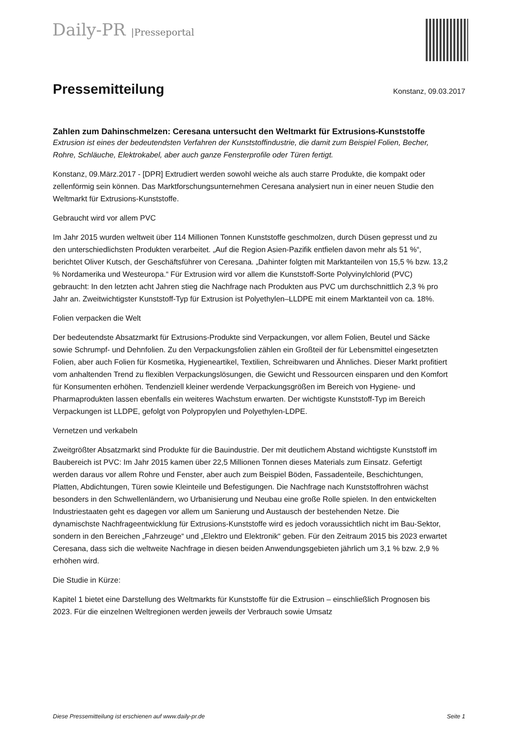Daily-PR |Presseportal
Pressemitteilung
Konstanz, 09.03.2017
Zahlen zum Dahinschmelzen: Ceresana untersucht den Weltmarkt für Extrusions-Kunststoffe
Extrusion ist eines der bedeutendsten Verfahren der Kunststoffindustrie, die damit zum Beispiel Folien, Becher, Rohre, Schläuche, Elektrokabel, aber auch ganze Fensterprofile oder Türen fertigt.
Konstanz, 09.März.2017 - [DPR] Extrudiert werden sowohl weiche als auch starre Produkte, die kompakt oder zellenförmig sein können. Das Marktforschungsunternehmen Ceresana analysiert nun in einer neuen Studie den Weltmarkt für Extrusions-Kunststoffe.
Gebraucht wird vor allem PVC
Im Jahr 2015 wurden weltweit über 114 Millionen Tonnen Kunststoffe geschmolzen, durch Düsen gepresst und zu den unterschiedlichsten Produkten verarbeitet. „Auf die Region Asien-Pazifik entfielen davon mehr als 51 %“, berichtet Oliver Kutsch, der Geschäftsführer von Ceresana. „Dahinter folgten mit Marktanteilen von 15,5 % bzw. 13,2 % Nordamerika und Westeuropa.“ Für Extrusion wird vor allem die Kunststoff-Sorte Polyvinylchlorid (PVC) gebraucht: In den letzten acht Jahren stieg die Nachfrage nach Produkten aus PVC um durchschnittlich 2,3 % pro Jahr an. Zweitwichtigster Kunststoff-Typ für Extrusion ist Polyethylen–LLDPE mit einem Marktanteil von ca. 18%.
Folien verpacken die Welt
Der bedeutendste Absatzmarkt für Extrusions-Produkte sind Verpackungen, vor allem Folien, Beutel und Säcke sowie Schrumpf- und Dehnfolien. Zu den Verpackungsfolien zählen ein Großteil der für Lebensmittel eingesetzten Folien, aber auch Folien für Kosmetika, Hygieneartikel, Textilien, Schreibwaren und Ähnliches. Dieser Markt profitiert vom anhaltenden Trend zu flexiblen Verpackungslösungen, die Gewicht und Ressourcen einsparen und den Komfort für Konsumenten erhöhen. Tendenziell kleiner werdende Verpackungsgrößen im Bereich von Hygiene- und Pharmaprodukten lassen ebenfalls ein weiteres Wachstum erwarten. Der wichtigste Kunststoff-Typ im Bereich Verpackungen ist LLDPE, gefolgt von Polypropylen und Polyethylen-LDPE.
Vernetzen und verkabeln
Zweitgrößter Absatzmarkt sind Produkte für die Bauindustrie. Der mit deutlichem Abstand wichtigste Kunststoff im Baubereich ist PVC: Im Jahr 2015 kamen über 22,5 Millionen Tonnen dieses Materials zum Einsatz. Gefertigt werden daraus vor allem Rohre und Fenster, aber auch zum Beispiel Böden, Fassadenteile, Beschichtungen, Platten, Abdichtungen, Türen sowie Kleinteile und Befestigungen. Die Nachfrage nach Kunststoffrohren wächst besonders in den Schwellenländern, wo Urbanisierung und Neubau eine große Rolle spielen. In den entwickelten Industriestaaten geht es dagegen vor allem um Sanierung und Austausch der bestehenden Netze. Die dynamischste Nachfrageentwicklung für Extrusions-Kunststoffe wird es jedoch voraussichtlich nicht im Bau-Sektor, sondern in den Bereichen „Fahrzeuge“ und „Elektro und Elektronik“ geben. Für den Zeitraum 2015 bis 2023 erwartet Ceresana, dass sich die weltweite Nachfrage in diesen beiden Anwendungsgebieten jährlich um 3,1 % bzw. 2,9 % erhöhen wird.
Die Studie in Kürze:
Kapitel 1 bietet eine Darstellung des Weltmarkts für Kunststoffe für die Extrusion – einschließlich Prognosen bis 2023. Für die einzelnen Weltregionen werden jeweils der Verbrauch sowie Umsatz
Diese Pressemitteilung ist erschienen auf www.daily-pr.de Seite 1